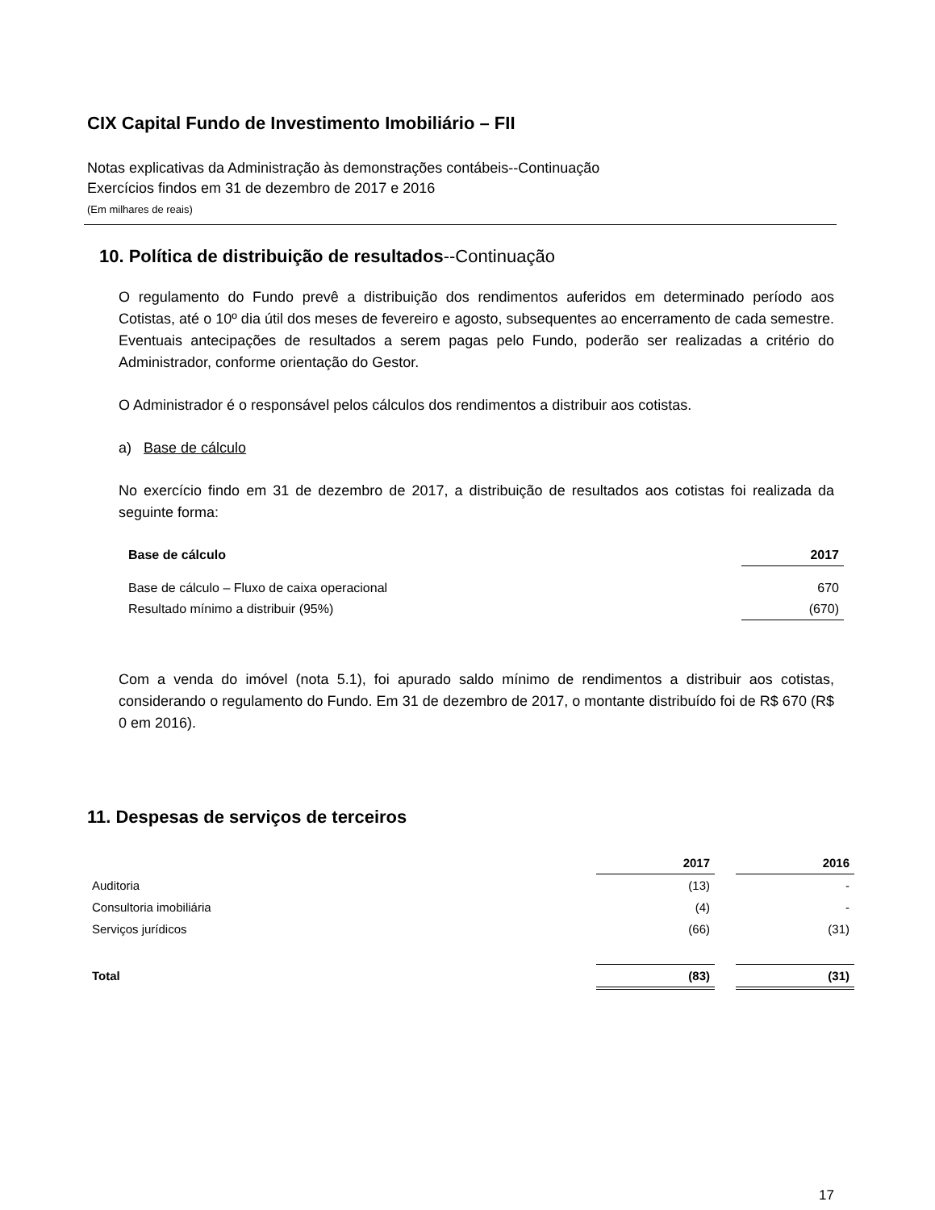CIX Capital Fundo de Investimento Imobiliário – FII
Notas explicativas da Administração às demonstrações contábeis--Continuação
Exercícios findos em 31 de dezembro de 2017 e 2016
(Em milhares de reais)
10. Política de distribuição de resultados--Continuação
O regulamento do Fundo prevê a distribuição dos rendimentos auferidos em determinado período aos Cotistas, até o 10º dia útil dos meses de fevereiro e agosto, subsequentes ao encerramento de cada semestre. Eventuais antecipações de resultados a serem pagas pelo Fundo, poderão ser realizadas a critério do Administrador, conforme orientação do Gestor.
O Administrador é o responsável pelos cálculos dos rendimentos a distribuir aos cotistas.
a) Base de cálculo
No exercício findo em 31 de dezembro de 2017, a distribuição de resultados aos cotistas foi realizada da seguinte forma:
| Base de cálculo | 2017 |
| --- | --- |
| Base de cálculo – Fluxo de caixa operacional | 670 |
| Resultado mínimo a distribuir (95%) | (670) |
Com a venda do imóvel (nota 5.1), foi apurado saldo mínimo de rendimentos a distribuir aos cotistas, considerando o regulamento do Fundo. Em 31 de dezembro de 2017, o montante distribuído foi de R$ 670 (R$ 0 em 2016).
11. Despesas de serviços de terceiros
| | 2017 | | 2016 |
| --- | --- | --- | --- |
| Auditoria | (13) | | - |
| Consultoria imobiliária | (4) | | - |
| Serviços jurídicos | (66) | | (31) |
| Total | (83) | | (31) |
17